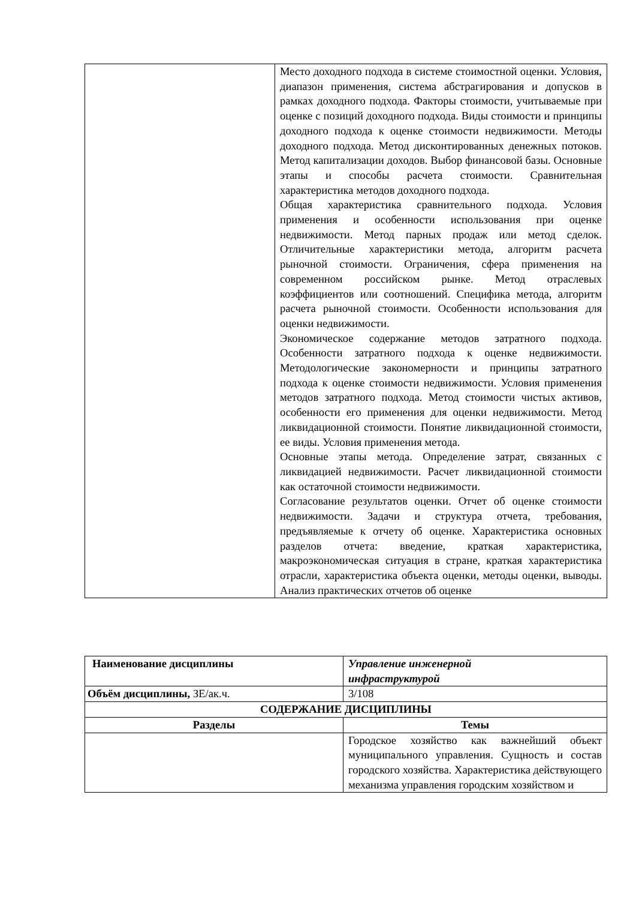| | Место доходного подхода в системе стоимостной оценки. Условия, диапазон применения, система абстрагирования и допусков в рамках доходного подхода. Факторы стоимости, учитываемые при оценке с позиций доходного подхода. Виды стоимости и принципы доходного подхода к оценке стоимости недвижимости. Методы доходного подхода. Метод дисконтированных денежных потоков. Метод капитализации доходов. Выбор финансовой базы. Основные этапы и способы расчета стоимости. Сравнительная характеристика методов доходного подхода. Общая характеристика сравнительного подхода. Условия применения и особенности использования при оценке недвижимости. Метод парных продаж или метод сделок. Отличительные характеристики метода, алгоритм расчета рыночной стоимости. Ограничения, сфера применения на современном российском рынке. Метод отраслевых коэффициентов или соотношений. Специфика метода, алгоритм расчета рыночной стоимости. Особенности использования для оценки недвижимости. Экономическое содержание методов затратного подхода. Особенности затратного подхода к оценке недвижимости. Методологические закономерности и принципы затратного подхода к оценке стоимости недвижимости. Условия применения методов затратного подхода. Метод стоимости чистых активов, особенности его применения для оценки недвижимости. Метод ликвидационной стоимости. Понятие ликвидационной стоимости, ее виды. Условия применения метода. Основные этапы метода. Определение затрат, связанных с ликвидацией недвижимости. Расчет ликвидационной стоимости как остаточной стоимости недвижимости. Согласование результатов оценки. Отчет об оценке стоимости недвижимости. Задачи и структура отчета, требования, предъявляемые к отчету об оценке. Характеристика основных разделов отчета: введение, краткая характеристика, макроэкономическая ситуация в стране, краткая характеристика отрасли, характеристика объекта оценки, методы оценки, выводы. Анализ практических отчетов об оценке |
| Наименование дисциплины | Управление инженерной инфраструктурой |
| Объём дисциплины, ЗЕ/ак.ч. | 3/108 |
| СОДЕРЖАНИЕ ДИСЦИПЛИНЫ | |
| Разделы | Темы |
| | Городское хозяйство как важнейший объект муниципального управления. Сущность и состав городского хозяйства. Характеристика действующего механизма управления городским хозяйством и |